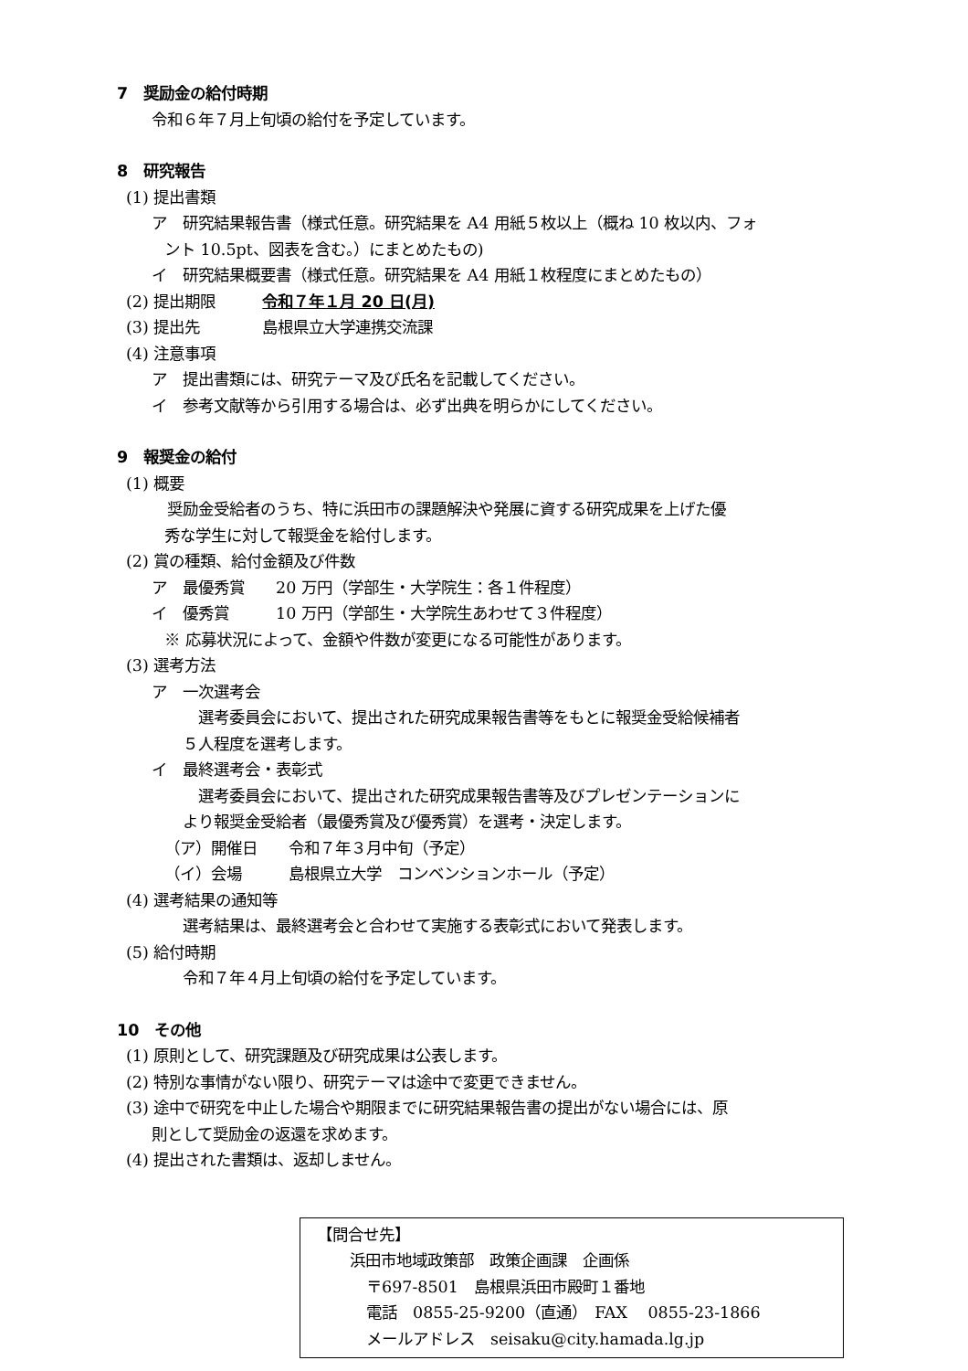7　奨励金の給付時期
令和６年７月上旬頃の給付を予定しています。
8　研究報告
(1) 提出書類
ア　研究結果報告書（様式任意。研究結果を A4 用紙５枚以上（概ね 10 枚以内、フォ
ント 10.5pt、図表を含む。）にまとめたもの)
イ　研究結果概要書（様式任意。研究結果を A4 用紙１枚程度にまとめたもの）
(2) 提出期限　　　令和７年１月 20 日(月)
(3) 提出先　　　　島根県立大学連携交流課
(4) 注意事項
ア　提出書類には、研究テーマ及び氏名を記載してください。
イ　参考文献等から引用する場合は、必ず出典を明らかにしてください。
9　報奨金の給付
(1) 概要
　奨励金受給者のうち、特に浜田市の課題解決や発展に資する研究成果を上げた優
秀な学生に対して報奨金を給付します。
(2) 賞の種類、給付金額及び件数
ア　最優秀賞　　20 万円（学部生・大学院生：各１件程度）
イ　優秀賞　　　10 万円（学部生・大学院生あわせて３件程度）
※ 応募状況によって、金額や件数が変更になる可能性があります。
(3) 選考方法
ア　一次選考会
　選考委員会において、提出された研究成果報告書等をもとに報奨金受給候補者
５人程度を選考します。
イ　最終選考会・表彰式
　選考委員会において、提出された研究成果報告書等及びプレゼンテーションに
より報奨金受給者（最優秀賞及び優秀賞）を選考・決定します。
（ア）開催日　　令和７年３月中旬（予定）
（イ）会場　　　島根県立大学　コンベンションホール（予定）
(4) 選考結果の通知等
選考結果は、最終選考会と合わせて実施する表彰式において発表します。
(5) 給付時期
令和７年４月上旬頃の給付を予定しています。
10　その他
(1) 原則として、研究課題及び研究成果は公表します。
(2) 特別な事情がない限り、研究テーマは途中で変更できません。
(3) 途中で研究を中止した場合や期限までに研究結果報告書の提出がない場合には、原
則として奨励金の返還を求めます。
(4) 提出された書類は、返却しません。
【問合せ先】
浜田市地域政策部　政策企画課　企画係
〒697-8501　島根県浜田市殿町１番地
電話　0855-25-9200（直通）　FAX　 0855-23-1866
メールアドレス　seisaku@city.hamada.lg.jp